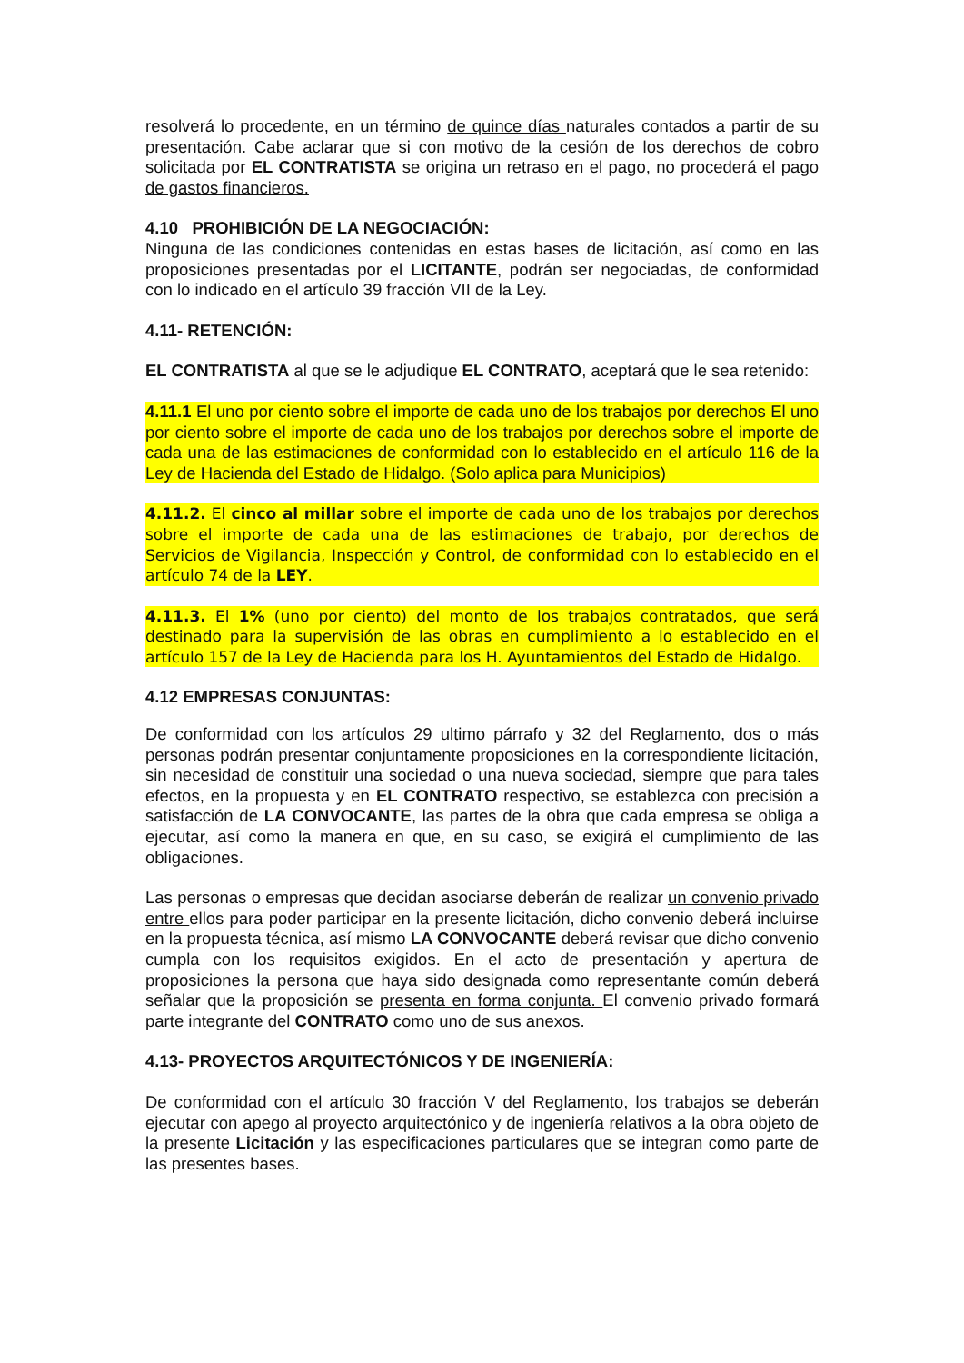resolverá lo procedente, en un término de quince días naturales contados a partir de su presentación. Cabe aclarar que si con motivo de la cesión de los derechos de cobro solicitada por EL CONTRATISTA se origina un retraso en el pago, no procederá el pago de gastos financieros.
4.10 PROHIBICIÓN DE LA NEGOCIACIÓN:
Ninguna de las condiciones contenidas en estas bases de licitación, así como en las proposiciones presentadas por el LICITANTE, podrán ser negociadas, de conformidad con lo indicado en el artículo 39 fracción VII de la Ley.
4.11- RETENCIÓN:
EL CONTRATISTA al que se le adjudique EL CONTRATO, aceptará que le sea retenido:
4.11.1 El uno por ciento sobre el importe de cada uno de los trabajos por derechos El uno por ciento sobre el importe de cada uno de los trabajos por derechos sobre el importe de cada una de las estimaciones de conformidad con lo establecido en el artículo 116 de la Ley de Hacienda del Estado de Hidalgo. (Solo aplica para Municipios)
4.11.2. El cinco al millar sobre el importe de cada uno de los trabajos por derechos sobre el importe de cada una de las estimaciones de trabajo, por derechos de Servicios de Vigilancia, Inspección y Control, de conformidad con lo establecido en el artículo 74 de la LEY.
4.11.3. El 1% (uno por ciento) del monto de los trabajos contratados, que será destinado para la supervisión de las obras en cumplimiento a lo establecido en el artículo 157 de la Ley de Hacienda para los H. Ayuntamientos del Estado de Hidalgo.
4.12 EMPRESAS CONJUNTAS:
De conformidad con los artículos 29 ultimo párrafo y 32 del Reglamento, dos o más personas podrán presentar conjuntamente proposiciones en la correspondiente licitación, sin necesidad de constituir una sociedad o una nueva sociedad, siempre que para tales efectos, en la propuesta y en EL CONTRATO respectivo, se establezca con precisión a satisfacción de LA CONVOCANTE, las partes de la obra que cada empresa se obliga a ejecutar, así como la manera en que, en su caso, se exigirá el cumplimiento de las obligaciones.
Las personas o empresas que decidan asociarse deberán de realizar un convenio privado entre ellos para poder participar en la presente licitación, dicho convenio deberá incluirse en la propuesta técnica, así mismo LA CONVOCANTE deberá revisar que dicho convenio cumpla con los requisitos exigidos. En el acto de presentación y apertura de proposiciones la persona que haya sido designada como representante común deberá señalar que la proposición se presenta en forma conjunta. El convenio privado formará parte integrante del CONTRATO como uno de sus anexos.
4.13- PROYECTOS ARQUITECTÓNICOS Y DE INGENIERÍA:
De conformidad con el artículo 30 fracción V del Reglamento, los trabajos se deberán ejecutar con apego al proyecto arquitectónico y de ingeniería relativos a la obra objeto de la presente Licitación y las especificaciones particulares que se integran como parte de las presentes bases.